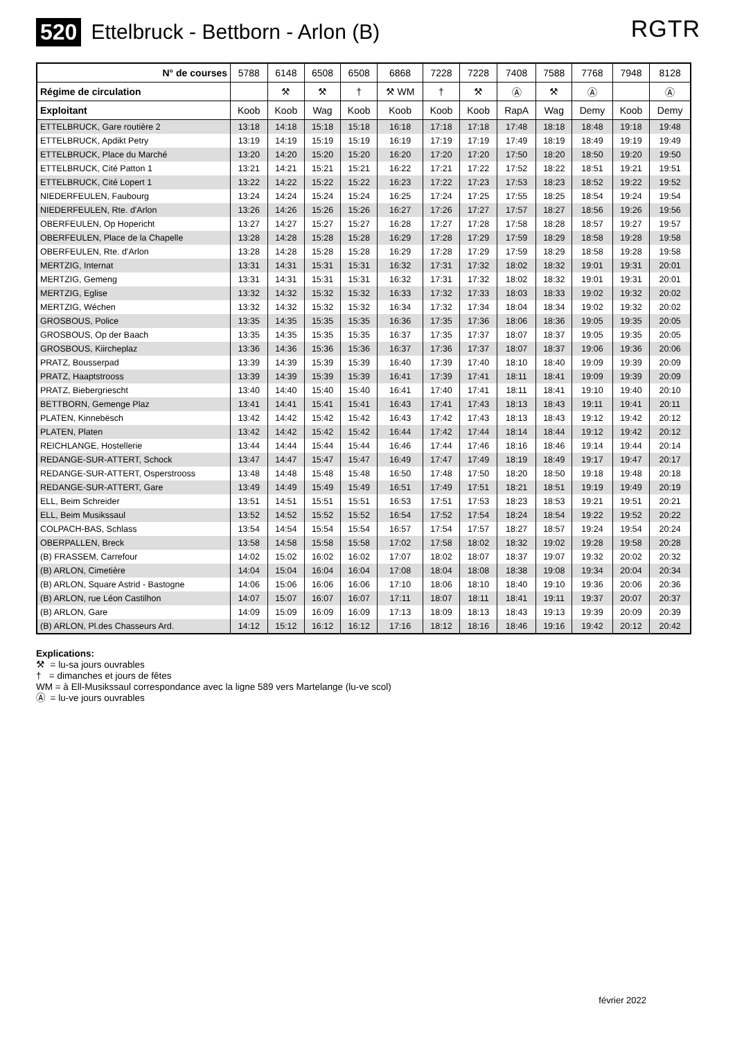520 Ettelbruck - Bettborn - Arlon (B)
RGTR
| N° de courses | 5788 | 6148 | 6508 | 6508 | 6868 | 7228 | 7228 | 7408 | 7588 | 7768 | 7948 | 8128 |
| Régime de circulation | | ⚒ | ⚒ | † | ⚒ WM | † | ⚒ | Ⓐ | ⚒ | Ⓐ | | Ⓐ |
| Exploitant | Koob | Koob | Wag | Koob | Koob | Koob | Koob | RapA | Wag | Demy | Koob | Demy |
| ETTELBRUCK, Gare routière 2 | 13:18 | 14:18 | 15:18 | 15:18 | 16:18 | 17:18 | 17:18 | 17:48 | 18:18 | 18:48 | 19:18 | 19:48 |
| ETTELBRUCK, Apdikt Petry | 13:19 | 14:19 | 15:19 | 15:19 | 16:19 | 17:19 | 17:19 | 17:49 | 18:19 | 18:49 | 19:19 | 19:49 |
| ETTELBRUCK, Place du Marché | 13:20 | 14:20 | 15:20 | 15:20 | 16:20 | 17:20 | 17:20 | 17:50 | 18:20 | 18:50 | 19:20 | 19:50 |
| ETTELBRUCK, Cité Patton 1 | 13:21 | 14:21 | 15:21 | 15:21 | 16:22 | 17:21 | 17:22 | 17:52 | 18:22 | 18:51 | 19:21 | 19:51 |
| ETTELBRUCK, Cité Lopert 1 | 13:22 | 14:22 | 15:22 | 15:22 | 16:23 | 17:22 | 17:23 | 17:53 | 18:23 | 18:52 | 19:22 | 19:52 |
| NIEDERFEULEN, Faubourg | 13:24 | 14:24 | 15:24 | 15:24 | 16:25 | 17:24 | 17:25 | 17:55 | 18:25 | 18:54 | 19:24 | 19:54 |
| NIEDERFEULEN, Rte. d'Arlon | 13:26 | 14:26 | 15:26 | 15:26 | 16:27 | 17:26 | 17:27 | 17:57 | 18:27 | 18:56 | 19:26 | 19:56 |
| OBERFEULEN, Op Hopericht | 13:27 | 14:27 | 15:27 | 15:27 | 16:28 | 17:27 | 17:28 | 17:58 | 18:28 | 18:57 | 19:27 | 19:57 |
| OBERFEULEN, Place de la Chapelle | 13:28 | 14:28 | 15:28 | 15:28 | 16:29 | 17:28 | 17:29 | 17:59 | 18:29 | 18:58 | 19:28 | 19:58 |
| OBERFEULEN, Rte. d'Arlon | 13:28 | 14:28 | 15:28 | 15:28 | 16:29 | 17:28 | 17:29 | 17:59 | 18:29 | 18:58 | 19:28 | 19:58 |
| MERTZIG, Internat | 13:31 | 14:31 | 15:31 | 15:31 | 16:32 | 17:31 | 17:32 | 18:02 | 18:32 | 19:01 | 19:31 | 20:01 |
| MERTZIG, Gemeng | 13:31 | 14:31 | 15:31 | 15:31 | 16:32 | 17:31 | 17:32 | 18:02 | 18:32 | 19:01 | 19:31 | 20:01 |
| MERTZIG, Eglise | 13:32 | 14:32 | 15:32 | 15:32 | 16:33 | 17:32 | 17:33 | 18:03 | 18:33 | 19:02 | 19:32 | 20:02 |
| MERTZIG, Wéchen | 13:32 | 14:32 | 15:32 | 15:32 | 16:34 | 17:32 | 17:34 | 18:04 | 18:34 | 19:02 | 19:32 | 20:02 |
| GROSBOUS, Police | 13:35 | 14:35 | 15:35 | 15:35 | 16:36 | 17:35 | 17:36 | 18:06 | 18:36 | 19:05 | 19:35 | 20:05 |
| GROSBOUS, Op der Baach | 13:35 | 14:35 | 15:35 | 15:35 | 16:37 | 17:35 | 17:37 | 18:07 | 18:37 | 19:05 | 19:35 | 20:05 |
| GROSBOUS, Kiircheplaz | 13:36 | 14:36 | 15:36 | 15:36 | 16:37 | 17:36 | 17:37 | 18:07 | 18:37 | 19:06 | 19:36 | 20:06 |
| PRATZ, Bousserpad | 13:39 | 14:39 | 15:39 | 15:39 | 16:40 | 17:39 | 17:40 | 18:10 | 18:40 | 19:09 | 19:39 | 20:09 |
| PRATZ, Haaptstrooss | 13:39 | 14:39 | 15:39 | 15:39 | 16:41 | 17:39 | 17:41 | 18:11 | 18:41 | 19:09 | 19:39 | 20:09 |
| PRATZ, Biebergriescht | 13:40 | 14:40 | 15:40 | 15:40 | 16:41 | 17:40 | 17:41 | 18:11 | 18:41 | 19:10 | 19:40 | 20:10 |
| BETTBORN, Gemenge Plaz | 13:41 | 14:41 | 15:41 | 15:41 | 16:43 | 17:41 | 17:43 | 18:13 | 18:43 | 19:11 | 19:41 | 20:11 |
| PLATEN, Kinnebësch | 13:42 | 14:42 | 15:42 | 15:42 | 16:43 | 17:42 | 17:43 | 18:13 | 18:43 | 19:12 | 19:42 | 20:12 |
| PLATEN, Platen | 13:42 | 14:42 | 15:42 | 15:42 | 16:44 | 17:42 | 17:44 | 18:14 | 18:44 | 19:12 | 19:42 | 20:12 |
| REICHLANGE, Hostellerie | 13:44 | 14:44 | 15:44 | 15:44 | 16:46 | 17:44 | 17:46 | 18:16 | 18:46 | 19:14 | 19:44 | 20:14 |
| REDANGE-SUR-ATTERT, Schock | 13:47 | 14:47 | 15:47 | 15:47 | 16:49 | 17:47 | 17:49 | 18:19 | 18:49 | 19:17 | 19:47 | 20:17 |
| REDANGE-SUR-ATTERT, Osperstrooss | 13:48 | 14:48 | 15:48 | 15:48 | 16:50 | 17:48 | 17:50 | 18:20 | 18:50 | 19:18 | 19:48 | 20:18 |
| REDANGE-SUR-ATTERT, Gare | 13:49 | 14:49 | 15:49 | 15:49 | 16:51 | 17:49 | 17:51 | 18:21 | 18:51 | 19:19 | 19:49 | 20:19 |
| ELL, Beim Schreider | 13:51 | 14:51 | 15:51 | 15:51 | 16:53 | 17:51 | 17:53 | 18:23 | 18:53 | 19:21 | 19:51 | 20:21 |
| ELL, Beim Musikssaul | 13:52 | 14:52 | 15:52 | 15:52 | 16:54 | 17:52 | 17:54 | 18:24 | 18:54 | 19:22 | 19:52 | 20:22 |
| COLPACH-BAS, Schlass | 13:54 | 14:54 | 15:54 | 15:54 | 16:57 | 17:54 | 17:57 | 18:27 | 18:57 | 19:24 | 19:54 | 20:24 |
| OBERPALLEN, Breck | 13:58 | 14:58 | 15:58 | 15:58 | 17:02 | 17:58 | 18:02 | 18:32 | 19:02 | 19:28 | 19:58 | 20:28 |
| (B) FRASSEM, Carrefour | 14:02 | 15:02 | 16:02 | 16:02 | 17:07 | 18:02 | 18:07 | 18:37 | 19:07 | 19:32 | 20:02 | 20:32 |
| (B) ARLON, Cimetière | 14:04 | 15:04 | 16:04 | 16:04 | 17:08 | 18:04 | 18:08 | 18:38 | 19:08 | 19:34 | 20:04 | 20:34 |
| (B) ARLON, Square Astrid - Bastogne | 14:06 | 15:06 | 16:06 | 16:06 | 17:10 | 18:06 | 18:10 | 18:40 | 19:10 | 19:36 | 20:06 | 20:36 |
| (B) ARLON, rue Léon Castilhon | 14:07 | 15:07 | 16:07 | 16:07 | 17:11 | 18:07 | 18:11 | 18:41 | 19:11 | 19:37 | 20:07 | 20:37 |
| (B) ARLON, Gare | 14:09 | 15:09 | 16:09 | 16:09 | 17:13 | 18:09 | 18:13 | 18:43 | 19:13 | 19:39 | 20:09 | 20:39 |
| (B) ARLON, Pl.des Chasseurs Ard. | 14:12 | 15:12 | 16:12 | 16:12 | 17:16 | 18:12 | 18:16 | 18:46 | 19:16 | 19:42 | 20:12 | 20:42 |
Explications:
⚒ = lu-sa jours ouvrables
† = dimanches et jours de fêtes
WM = à Ell-Musikssaul correspondance avec la ligne 589 vers Martelange (lu-ve scol)
Ⓐ = lu-ve jours ouvrables
février 2022